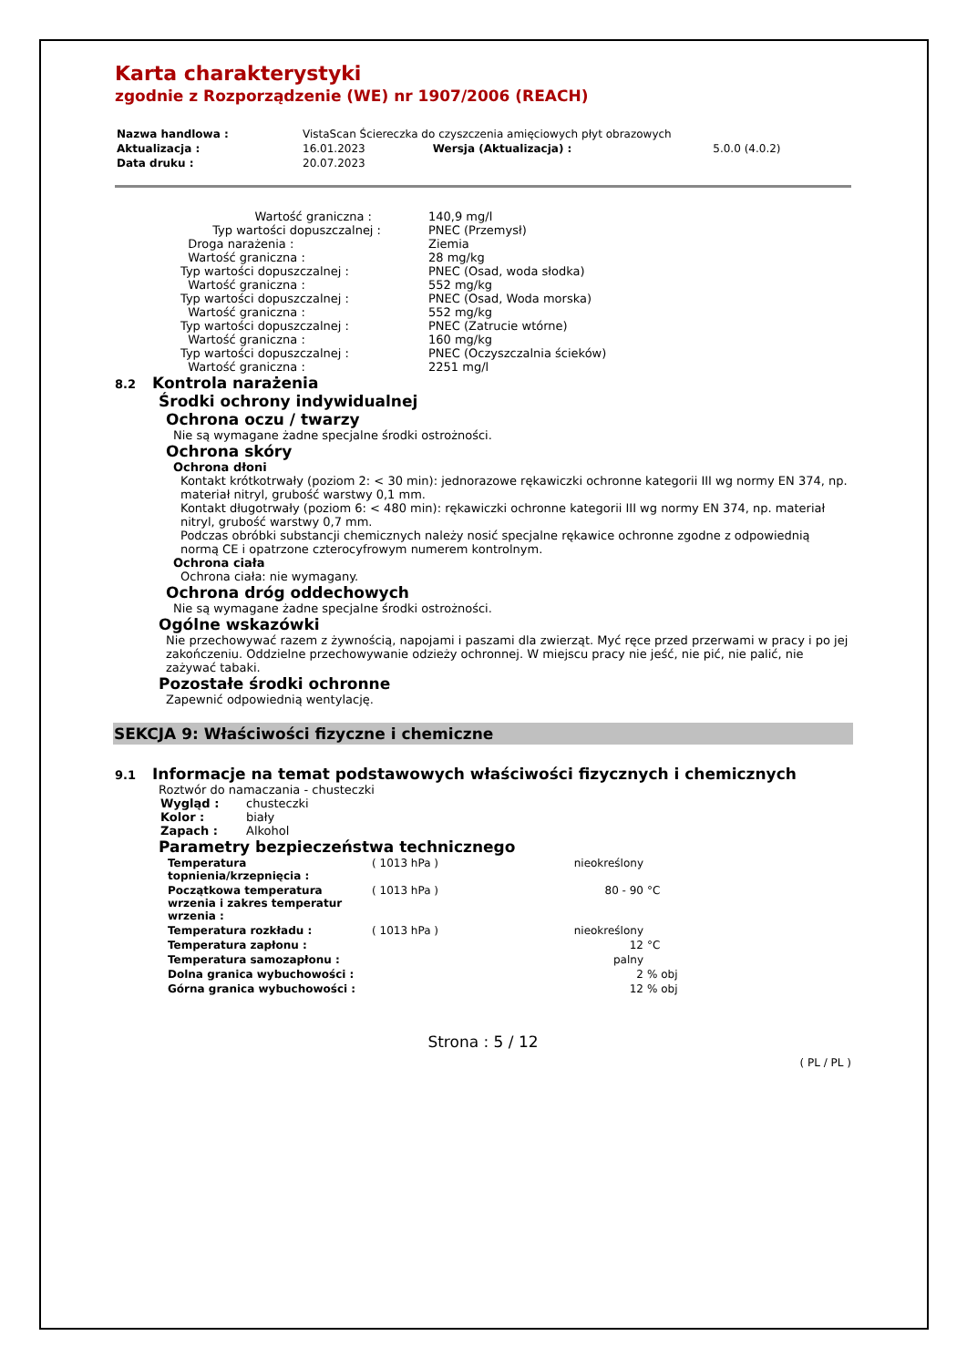Karta charakterystyki
zgodnie z Rozporządzenie (WE) nr 1907/2006 (REACH)
| Nazwa handlowa : | VistaScan Ściereczka do czyszczenia amięciowych płyt obrazowych | | |
| Aktualizacja : | 16.01.2023 | Wersja (Aktualizacja) : | 5.0.0 (4.0.2) |
| Data druku : | 20.07.2023 | | |
| Wartość graniczna : | 140,9 mg/l |
| Typ wartości dopuszczalnej : | PNEC (Przemysł) |
| Droga narażenia : | Ziemia |
| Wartość graniczna : | 28 mg/kg |
| Typ wartości dopuszczalnej : | PNEC (Osad, woda słodka) |
| Wartość graniczna : | 552 mg/kg |
| Typ wartości dopuszczalnej : | PNEC (Osad, Woda morska) |
| Wartość graniczna : | 552 mg/kg |
| Typ wartości dopuszczalnej : | PNEC (Zatrucie wtórne) |
| Wartość graniczna : | 160 mg/kg |
| Typ wartości dopuszczalnej : | PNEC (Oczyszczalnia ścieków) |
| Wartość graniczna : | 2251 mg/l |
8.2 Kontrola narażenia
Środki ochrony indywidualnej
Ochrona oczu / twarzy
Nie są wymagane żadne specjalne środki ostrożności.
Ochrona skóry
Ochrona dłoni
Kontakt krótkotrwały (poziom 2: < 30 min): jednorazowe rękawiczki ochronne kategorii III wg normy EN 374, np. materiał nitryl, grubość warstwy 0,1 mm.
Kontakt długotrwały (poziom 6: < 480 min): rękawiczki ochronne kategorii III wg normy EN 374, np. materiał nitryl, grubość warstwy 0,7 mm.
Podczas obróbki substancji chemicznych należy nosić specjalne rękawice ochronne zgodne z odpowiednią normą CE i opatrzone czterocyfrowym numerem kontrolnym.
Ochrona ciała
Ochrona ciała: nie wymagany.
Ochrona dróg oddechowych
Nie są wymagane żadne specjalne środki ostrożności.
Ogólne wskazówki
Nie przechowywać razem z żywnością, napojami i paszami dla zwierząt. Myć ręce przed przerwami w pracy i po jej zakończeniu. Oddzielne przechowywanie odzieży ochronnej. W miejscu pracy nie jeść, nie pić, nie palić, nie zażywać tabaki.
Pozostałe środki ochronne
Zapewnić odpowiednią wentylację.
SEKCJA 9: Właściwości fizyczne i chemiczne
9.1 Informacje na temat podstawowych właściwości fizycznych i chemicznych
Roztwór do namaczania - chusteczki
| Wygląd : | chusteczki |
| Kolor : | biały |
| Zapach : | Alkohol |
Parametry bezpieczeństwa technicznego
| Temperatura topnienia/krzepnięcia : | ( 1013 hPa ) | nieokreślony | |
| Początkowa temperatura wrzenia i zakres temperatur wrzenia : | ( 1013 hPa ) | 80 - 90 | °C |
| Temperatura rozkładu : | ( 1013 hPa ) | nieokreślony | |
| Temperatura zapłonu : | | 12 | °C |
| Temperatura samozapłonu : | | palny | |
| Dolna granica wybuchowości : | | 2 | % obj |
| Górna granica wybuchowości : | | 12 | % obj |
Strona : 5 / 12
( PL / PL )